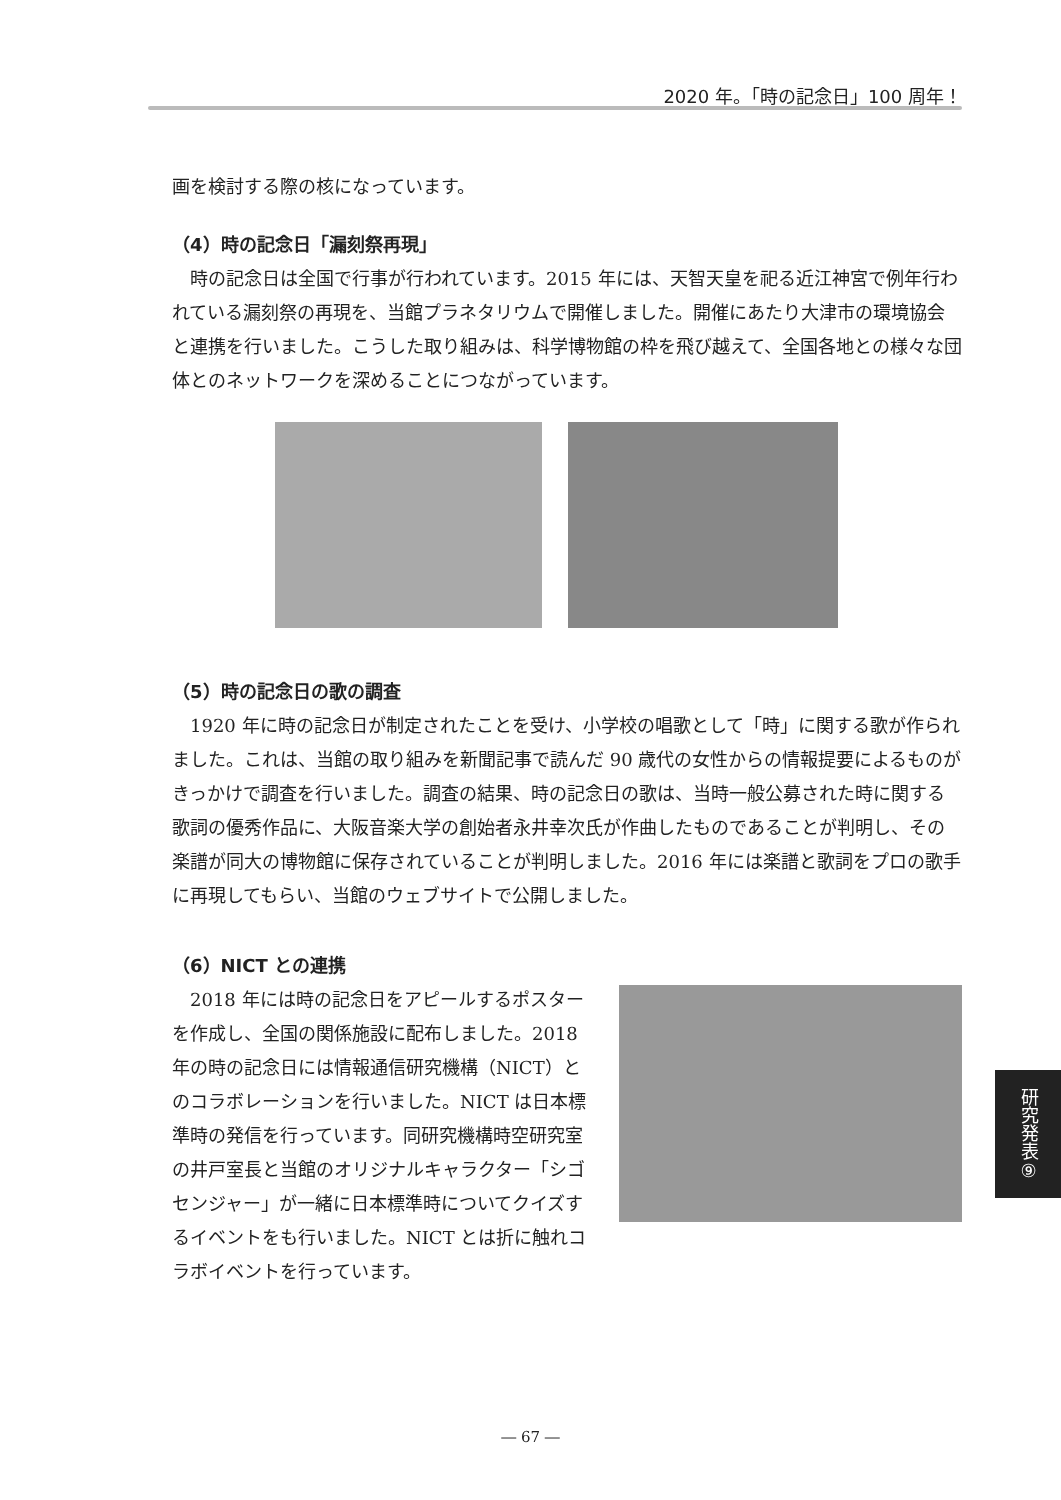2020 年。「時の記念日」100 周年！
画を検討する際の核になっています。
（4）時の記念日「漏刻祭再現」
　時の記念日は全国で行事が行われています。2015 年には、天智天皇を祀る近江神宮で例年行われている漏刻祭の再現を、当館プラネタリウムで開催しました。開催にあたり大津市の環境協会と連携を行いました。こうした取り組みは、科学博物館の枠を飛び越えて、全国各地との様々な団体とのネットワークを深めることにつながっています。
（5）時の記念日の歌の調査
　1920 年に時の記念日が制定されたことを受け、小学校の唱歌として「時」に関する歌が作られました。これは、当館の取り組みを新聞記事で読んだ 90 歳代の女性からの情報提要によるものがきっかけで調査を行いました。調査の結果、時の記念日の歌は、当時一般公募された時に関する歌詞の優秀作品に、大阪音楽大学の創始者永井幸次氏が作曲したものであることが判明し、その楽譜が同大の博物館に保存されていることが判明しました。2016 年には楽譜と歌詞をプロの歌手に再現してもらい、当館のウェブサイトで公開しました。
（6）NICT との連携
　2018 年には時の記念日をアピールするポスターを作成し、全国の関係施設に配布しました。2018 年の時の記念日には情報通信研究機構（NICT）とのコラボレーションを行いました。NICT は日本標準時の発信を行っています。同研究機構時空研究室の井戸室長と当館のオリジナルキャラクター「シゴセンジャー」が一緒に日本標準時についてクイズするイベントをも行いました。NICT とは折に触れコラボイベントを行っています。
研究発表⑨
― 67 ―